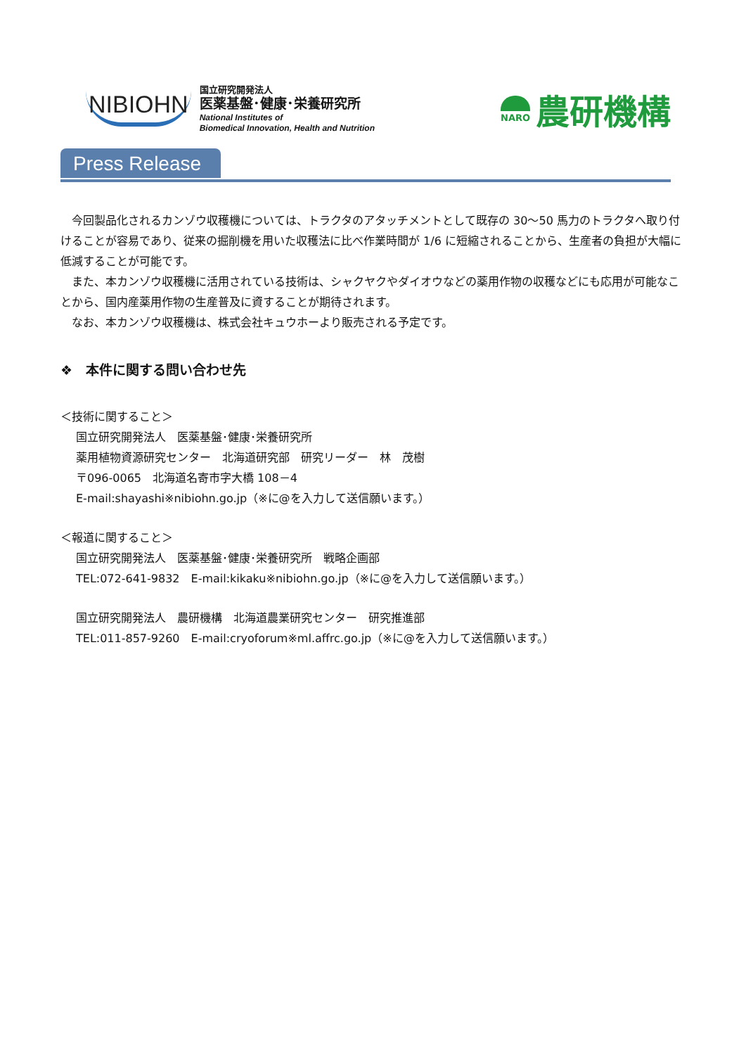NIBIOHN
国立研究開発法人
医薬基盤･健康･栄養研究所
National Institutes of
Biomedical Innovation, Health and Nutrition
NARO
農研機構
Press Release
今回製品化されるカンゾウ収穫機については、トラクタのアタッチメントとして既存の 30～50 馬力のトラクタへ取り付けることが容易であり、従来の掘削機を用いた収穫法に比べ作業時間が 1/6 に短縮されることから、生産者の負担が大幅に低減することが可能です。
また、本カンゾウ収穫機に活用されている技術は、シャクヤクやダイオウなどの薬用作物の収穫などにも応用が可能なことから、国内産薬用作物の生産普及に資することが期待されます。
なお、本カンゾウ収穫機は、株式会社キュウホーより販売される予定です。
❖　本件に関する問い合わせ先
＜技術に関すること＞
国立研究開発法人　医薬基盤･健康･栄養研究所
薬用植物資源研究センター　北海道研究部　研究リーダー　林　茂樹
〒096-0065　北海道名寄市字大橋 108－4
E-mail:shayashi※nibiohn.go.jp（※に@を入力して送信願います。）
＜報道に関すること＞
国立研究開発法人　医薬基盤･健康･栄養研究所　戦略企画部
TEL:072-641-9832　E-mail:kikaku※nibiohn.go.jp（※に@を入力して送信願います。）
国立研究開発法人　農研機構　北海道農業研究センター　研究推進部
TEL:011-857-9260　E-mail:cryoforum※ml.affrc.go.jp（※に@を入力して送信願います。）